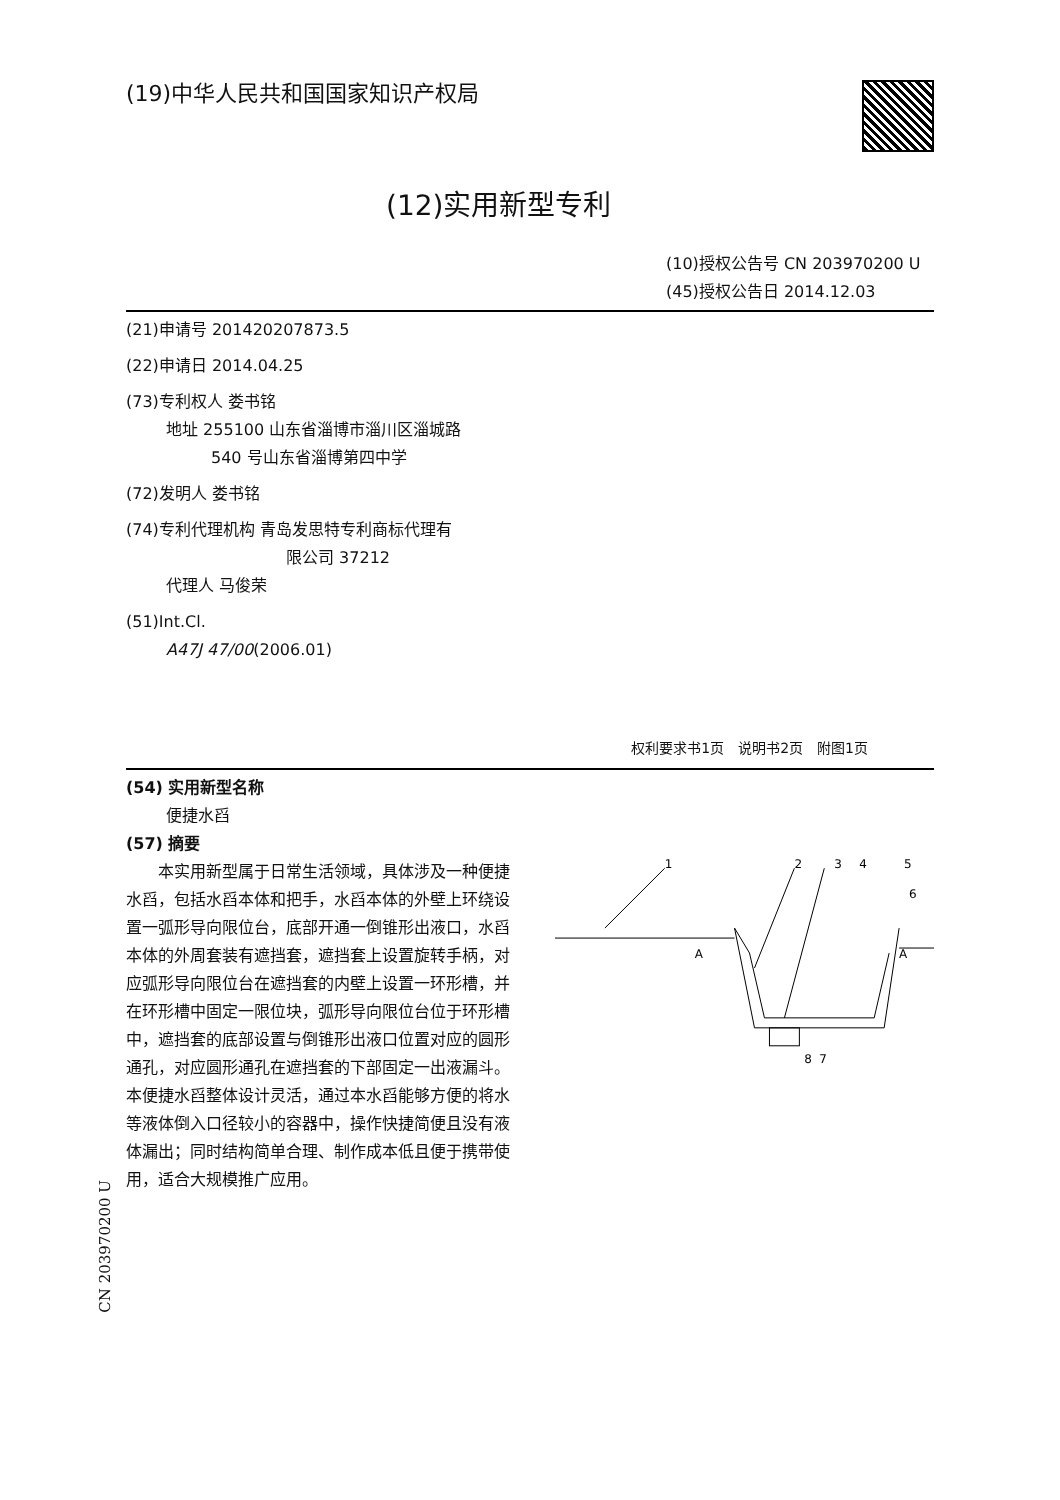(19)中华人民共和国国家知识产权局
(12)实用新型专利
(10)授权公告号 CN 203970200 U
(45)授权公告日 2014.12.03
(21)申请号 201420207873.5
(22)申请日 2014.04.25
(73)专利权人 娄书铭
地址 255100 山东省淄博市淄川区淄城路
540 号山东省淄博第四中学
(72)发明人 娄书铭
(74)专利代理机构 青岛发思特专利商标代理有
限公司 37212
代理人 马俊荣
(51)Int.Cl.
A47J 47/00(2006.01)
权利要求书1页　说明书2页　附图1页
(54) 实用新型名称
便捷水舀
(57) 摘要
　　本实用新型属于日常生活领域，具体涉及一种便捷水舀，包括水舀本体和把手，水舀本体的外壁上环绕设置一弧形导向限位台，底部开通一倒锥形出液口，水舀本体的外周套装有遮挡套，遮挡套上设置旋转手柄，对应弧形导向限位台在遮挡套的内壁上设置一环形槽，并在环形槽中固定一限位块，弧形导向限位台位于环形槽中，遮挡套的底部设置与倒锥形出液口位置对应的圆形通孔，对应圆形通孔在遮挡套的下部固定一出液漏斗。本便捷水舀整体设计灵活，通过本水舀能够方便的将水等液体倒入口径较小的容器中，操作快捷简便且没有液体漏出；同时结构简单合理、制作成本低且便于携带使用，适合大规模推广应用。
1
2
3
4
5
6
A
A
8
7
CN 203970200 U